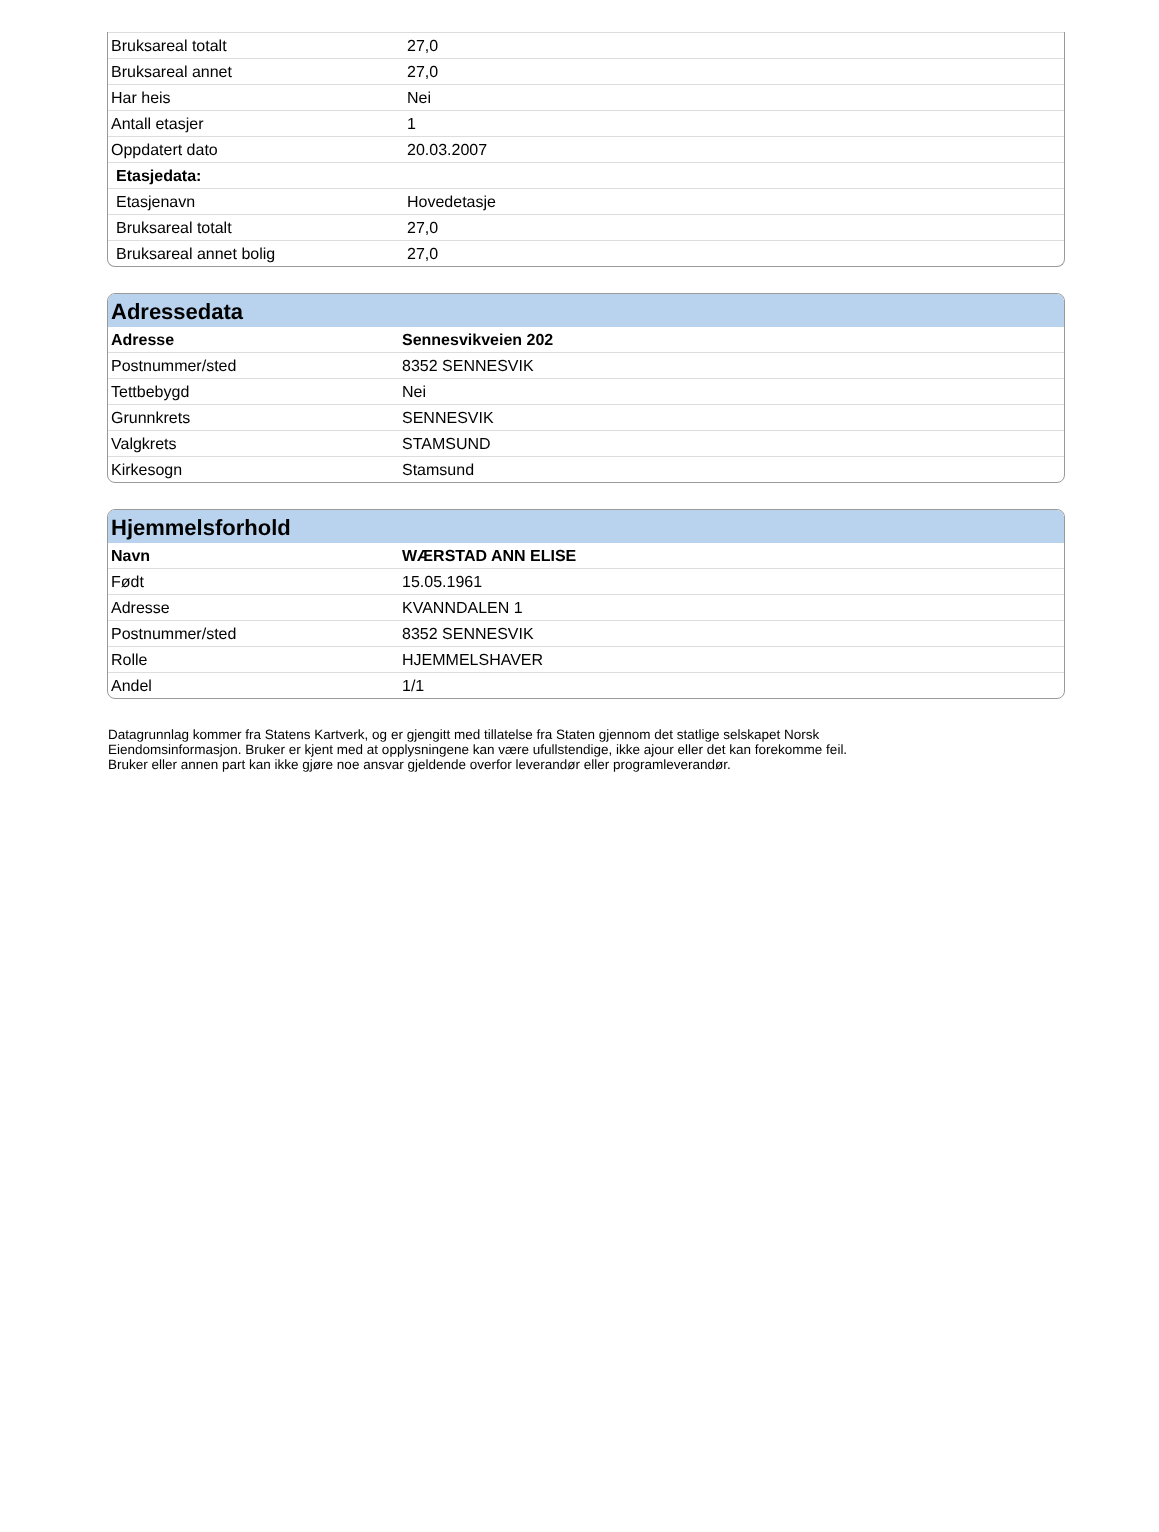| Bruksareal totalt | 27,0 |
| Bruksareal annet | 27,0 |
| Har heis | Nei |
| Antall etasjer | 1 |
| Oppdatert dato | 20.03.2007 |
| Etasjedata: | |
| Etasjenavn | Hovedetasje |
| Bruksareal totalt | 27,0 |
| Bruksareal annet bolig | 27,0 |
Adressedata
| Adresse | Sennesvikveien 202 |
| --- | --- |
| Postnummer/sted | 8352 SENNESVIK |
| Tettbebygd | Nei |
| Grunnkrets | SENNESVIK |
| Valgkrets | STAMSUND |
| Kirkesogn | Stamsund |
Hjemmelsforhold
| Navn | WÆRSTAD ANN ELISE |
| --- | --- |
| Født | 15.05.1961 |
| Adresse | KVANNDALEN 1 |
| Postnummer/sted | 8352 SENNESVIK |
| Rolle | HJEMMELSHAVER |
| Andel | 1/1 |
Datagrunnlag kommer fra Statens Kartverk, og er gjengitt med tillatelse fra Staten gjennom det statlige selskapet Norsk
Eiendomsinformasjon. Bruker er kjent med at opplysningene kan være ufullstendige, ikke ajour eller det kan forekomme feil.
Bruker eller annen part kan ikke gjøre noe ansvar gjeldende overfor leverandør eller programleverandør.